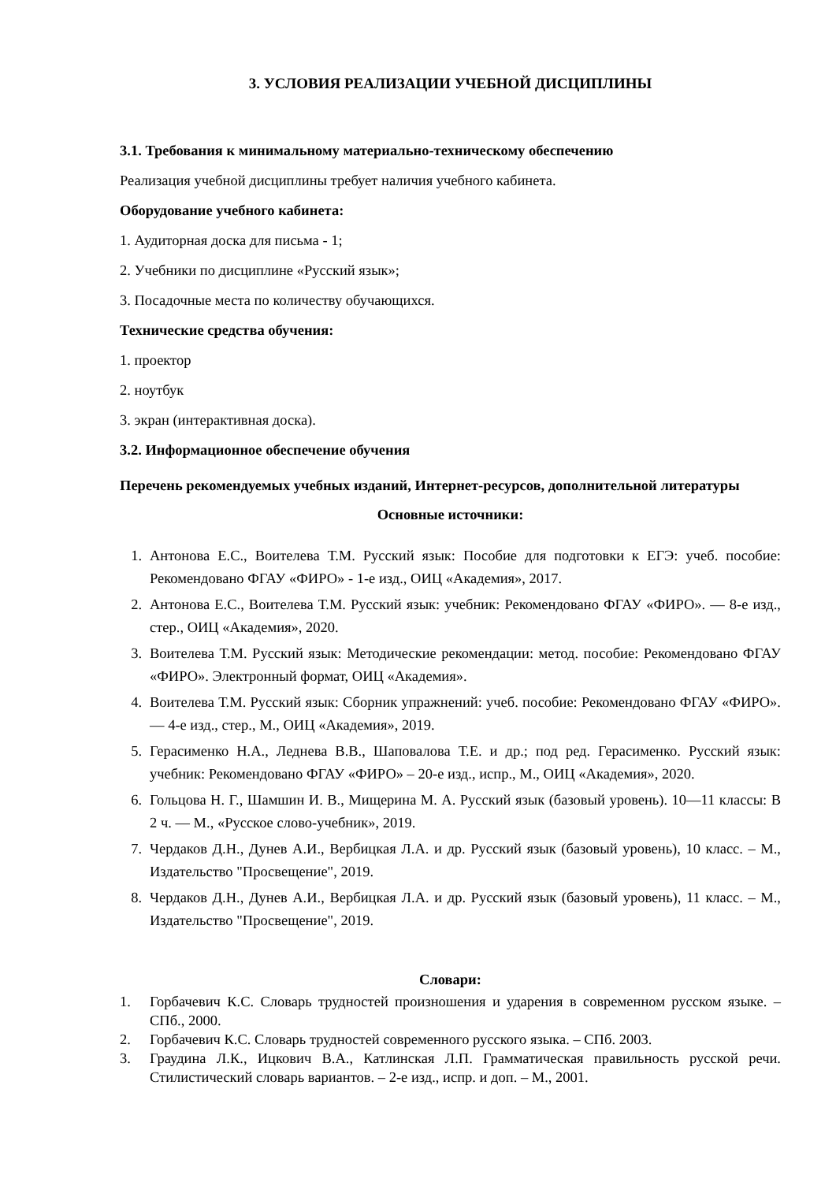3. УСЛОВИЯ РЕАЛИЗАЦИИ УЧЕБНОЙ ДИСЦИПЛИНЫ
3.1. Требования к минимальному материально-техническому обеспечению
Реализация учебной дисциплины требует наличия учебного кабинета.
Оборудование учебного кабинета:
1. Аудиторная доска для письма - 1;
2. Учебники по дисциплине «Русский язык»;
3. Посадочные места по количеству обучающихся.
Технические средства обучения:
1. проектор
2. ноутбук
3. экран (интерактивная доска).
3.2. Информационное обеспечение обучения
Перечень рекомендуемых учебных изданий, Интернет-ресурсов, дополнительной литературы
Основные источники:
1. Антонова Е.С., Воителева Т.М. Русский язык: Пособие для подготовки к ЕГЭ: учеб. пособие: Рекомендовано ФГАУ «ФИРО» - 1-е изд., ОИЦ «Академия», 2017.
2. Антонова Е.С., Воителева Т.М. Русский язык: учебник: Рекомендовано ФГАУ «ФИРО». — 8-е изд., стер., ОИЦ «Академия», 2020.
3. Воителева Т.М. Русский язык: Методические рекомендации: метод. пособие: Рекомендовано ФГАУ «ФИРО». Электронный формат, ОИЦ «Академия».
4. Воителева Т.М. Русский язык: Сборник упражнений: учеб. пособие: Рекомендовано ФГАУ «ФИРО». — 4-е изд., стер., М., ОИЦ «Академия», 2019.
5. Герасименко Н.А., Леднева В.В., Шаповалова Т.Е. и др.; под ред. Герасименко. Русский язык: учебник: Рекомендовано ФГАУ «ФИРО» – 20-е изд., испр., М., ОИЦ «Академия», 2020.
6. Гольцова Н. Г., Шамшин И. В., Мищерина М. А. Русский язык (базовый уровень). 10—11 классы: В 2 ч. — М., «Русское слово-учебник», 2019.
7. Чердаков Д.Н., Дунев А.И., Вербицкая Л.А. и др. Русский язык (базовый уровень), 10 класс. – М., Издательство "Просвещение", 2019.
8. Чердаков Д.Н., Дунев А.И., Вербицкая Л.А. и др. Русский язык (базовый уровень), 11 класс. – М., Издательство "Просвещение", 2019.
Словари:
1. Горбачевич К.С. Словарь трудностей произношения и ударения в современном русском языке. – СПб., 2000.
2. Горбачевич К.С. Словарь трудностей современного русского языка. – СПб. 2003.
3. Граудина Л.К., Ицкович В.А., Катлинская Л.П. Грамматическая правильность русской речи. Стилистический словарь вариантов. – 2-е изд., испр. и доп. – М., 2001.